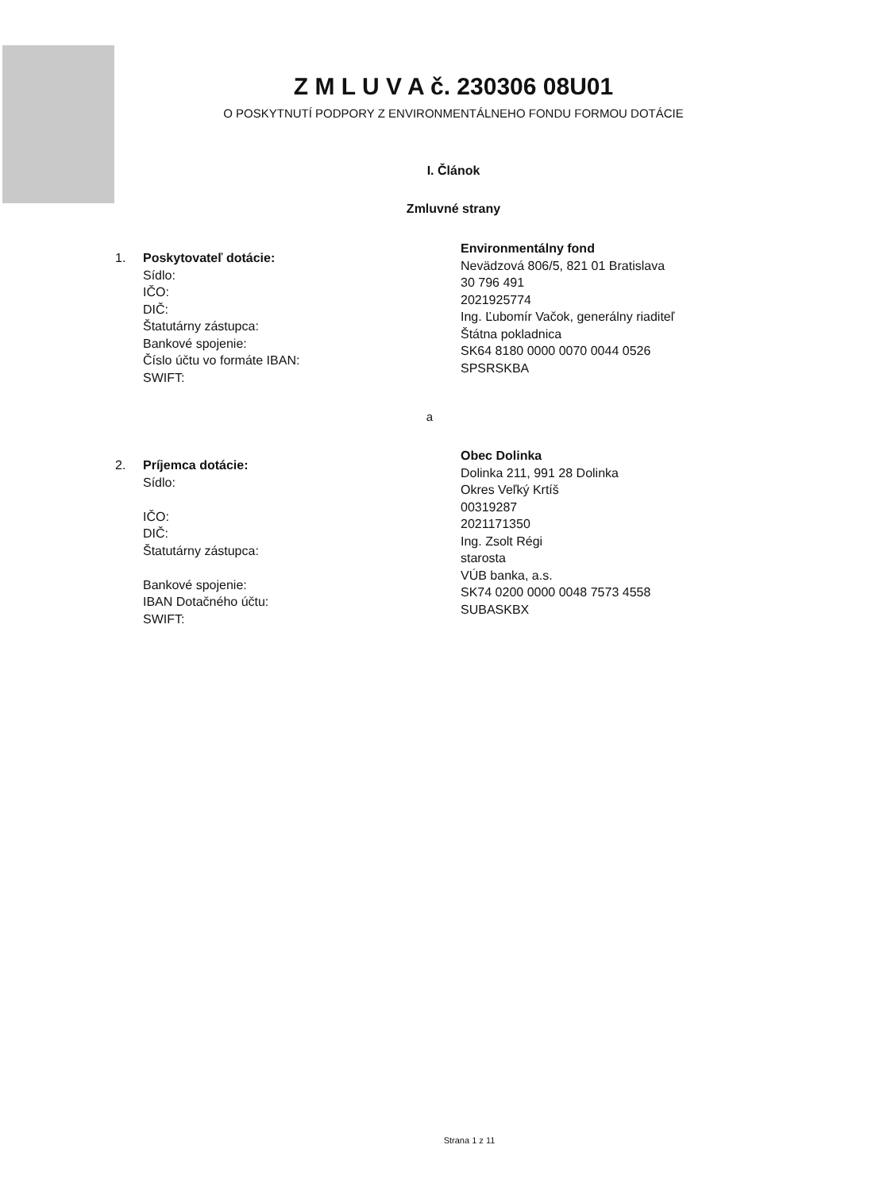Z M L U V A č. 230306 08U01
O POSKYTNUTÍ PODPORY Z ENVIRONMENTÁLNEHO FONDU FORMOU DOTÁCIE
I. Článok
Zmluvné strany
1. Poskytovateľ dotácie:
Sídlo:
IČO:
DIČ:
Štatutárny zástupca:
Bankové spojenie:
Číslo účtu vo formáte IBAN:
SWIFT:
Environmentálny fond
Nevädzová 806/5, 821 01 Bratislava
30 796 491
2021925774
Ing. Ľubomír Vačok, generálny riaditeľ
Štátna pokladnica
SK64 8180 0000 0070 0044 0526
SPSRSKBA
a
2. Príjemca dotácie:
Sídlo:
IČO:
DIČ:
Štatutárny zástupca:
Bankové spojenie:
IBAN Dotačného účtu:
SWIFT:
Obec Dolinka
Dolinka 211, 991 28 Dolinka
Okres Veľký Krtíš
00319287
2021171350
Ing. Zsolt Régi
starosta
VÚB banka, a.s.
SK74 0200 0000 0048 7573 4558
SUBASKBX
Strana 1 z 11